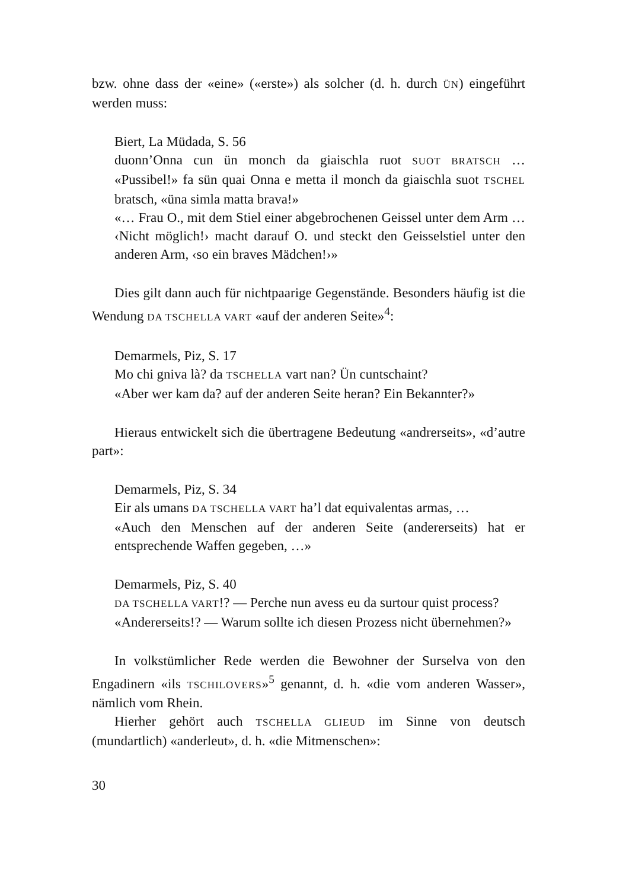bzw. ohne dass der «eine» («erste») als solcher (d. h. durch ÜN) eingeführt werden muss:
Biert, La Müdada, S. 56
duonn’Onna cun ün monch da giaischla ruot SUOT BRATSCH … «Pussibel!» fa sün quai Onna e metta il monch da giaischla suot TSCHEL bratsch, «üna simla matta brava!»
«… Frau O., mit dem Stiel einer abgebrochenen Geissel unter dem Arm … ‹Nicht möglich!› macht darauf O. und steckt den Geisselstiel unter den anderen Arm, ‹so ein braves Mädchen!›»
Dies gilt dann auch für nichtpaarige Gegenstände. Besonders häufig ist die Wendung DA TSCHELLA VART «auf der anderen Seite»<sup>4</sup>:
Demarmels, Piz, S. 17
Mo chi gniva là? da TSCHELLA vart nan? Ün cuntschaint?
«Aber wer kam da? auf der anderen Seite heran? Ein Bekannter?»
Hieraus entwickelt sich die übertragene Bedeutung «andrerseits», «d’autre part»:
Demarmels, Piz, S. 34
Eir als umans DA TSCHELLA VART ha’l dat equivalentas armas, …
«Auch den Menschen auf der anderen Seite (andererseits) hat er entsprechende Waffen gegeben, …»
Demarmels, Piz, S. 40
DA TSCHELLA VART!? — Perche nun avess eu da surtour quist process?
«Andererseits!? — Warum sollte ich diesen Prozess nicht übernehmen?»
In volkstümlicher Rede werden die Bewohner der Surselva von den Engadinern «ils TSCHILOVERS»<sup>5</sup> genannt, d. h. «die vom anderen Wasser», nämlich vom Rhein.
Hierher gehört auch TSCHELLA GLIEUD im Sinne von deutsch (mundartlich) «anderleut», d. h. «die Mitmenschen»:
30